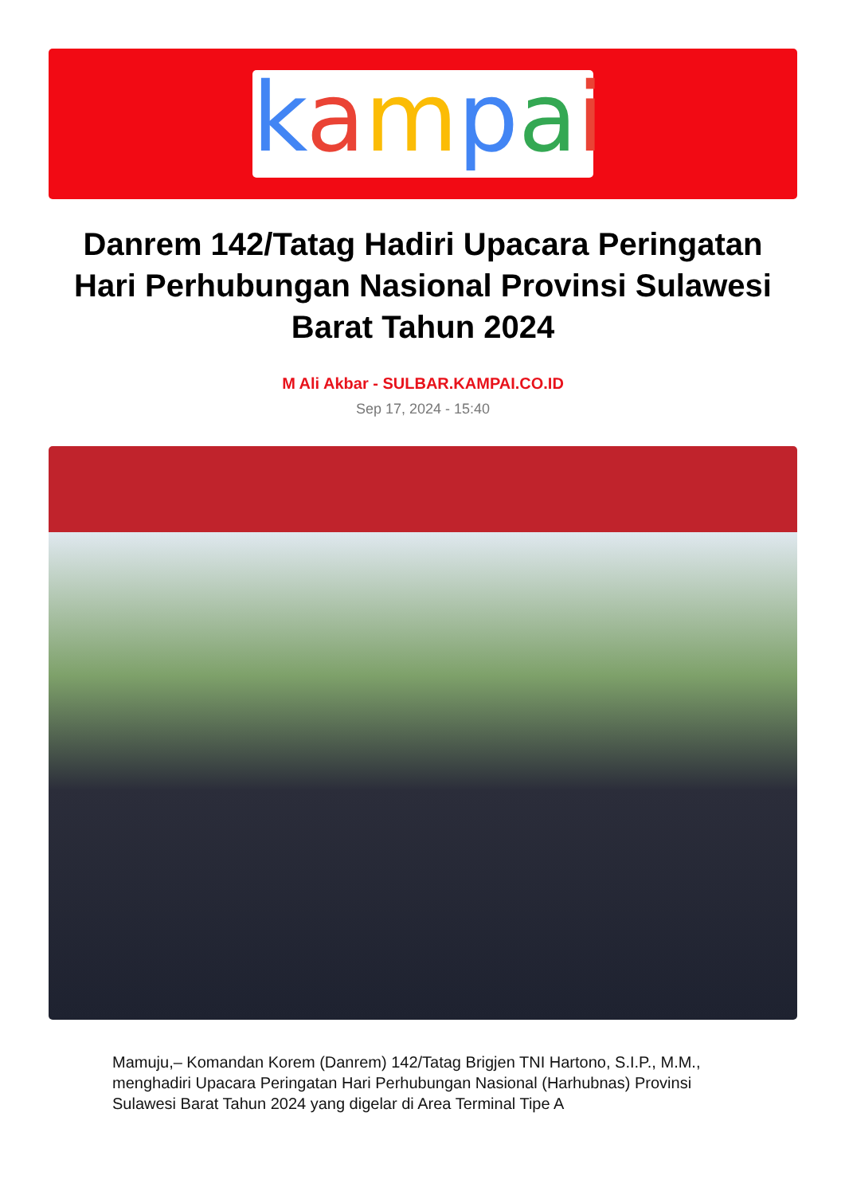kampai
Danrem 142/Tatag Hadiri Upacara Peringatan Hari Perhubungan Nasional Provinsi Sulawesi Barat Tahun 2024
M Ali Akbar - SULBAR.KAMPAI.CO.ID
Sep 17, 2024 - 15:40
Mamuju,– Komandan Korem (Danrem) 142/Tatag Brigjen TNI Hartono, S.I.P., M.M., menghadiri Upacara Peringatan Hari Perhubungan Nasional (Harhubnas) Provinsi Sulawesi Barat Tahun 2024 yang digelar di Area Terminal Tipe A